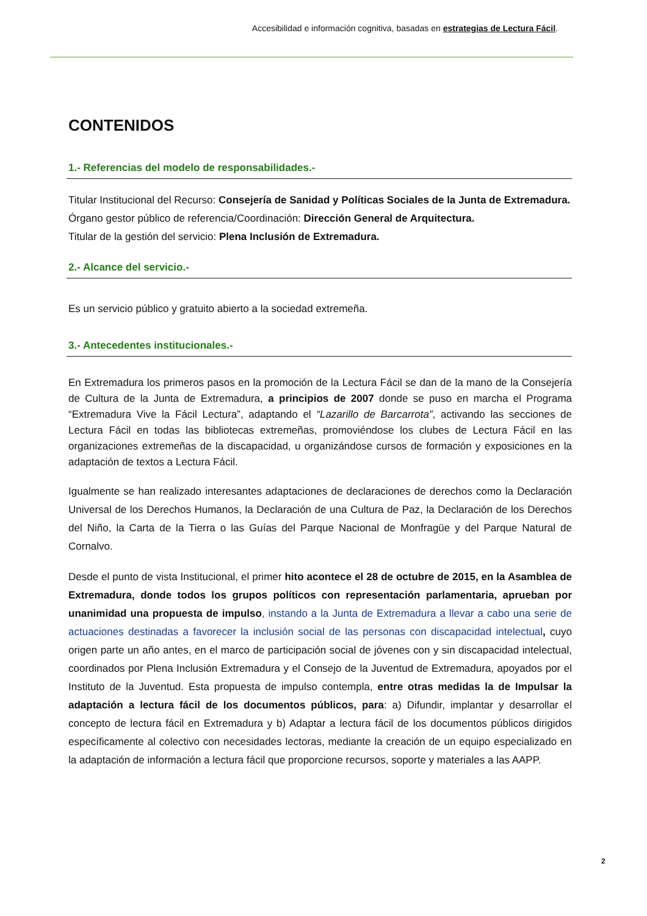Accesibilidad e información cognitiva, basadas en estrategias de Lectura Fácil.
CONTENIDOS
1.- Referencias del modelo de responsabilidades.-
Titular Institucional del Recurso: Consejería de Sanidad y Políticas Sociales de la Junta de Extremadura.
Órgano gestor público de referencia/Coordinación: Dirección General de Arquitectura.
Titular de la gestión del servicio: Plena Inclusión de Extremadura.
2.- Alcance del servicio.-
Es un servicio público y gratuito abierto a la sociedad extremeña.
3.- Antecedentes institucionales.-
En Extremadura los primeros pasos en la promoción de la Lectura Fácil se dan de la mano de la Consejería de Cultura de la Junta de Extremadura, a principios de 2007 donde se puso en marcha el Programa “Extremadura Vive la Fácil Lectura”, adaptando el “Lazarillo de Barcarrota”, activando las secciones de Lectura Fácil en todas las bibliotecas extremeñas, promoviéndose los clubes de Lectura Fácil en las organizaciones extremeñas de la discapacidad, u organizándose cursos de formación y exposiciones en la adaptación de textos a Lectura Fácil.
Igualmente se han realizado interesantes adaptaciones de declaraciones de derechos como la Declaración Universal de los Derechos Humanos, la Declaración de una Cultura de Paz, la Declaración de los Derechos del Niño, la Carta de la Tierra o las Guías del Parque Nacional de Monfragüe y del Parque Natural de Cornalvo.
Desde el punto de vista Institucional, el primer hito acontece el 28 de octubre de 2015, en la Asamblea de Extremadura, donde todos los grupos políticos con representación parlamentaria, aprueban por unanimidad una propuesta de impulso, instando a la Junta de Extremadura a llevar a cabo una serie de actuaciones destinadas a favorecer la inclusión social de las personas con discapacidad intelectual, cuyo origen parte un año antes, en el marco de participación social de jóvenes con y sin discapacidad intelectual, coordinados por Plena Inclusión Extremadura y el Consejo de la Juventud de Extremadura, apoyados por el Instituto de la Juventud. Esta propuesta de impulso contempla, entre otras medidas la de Impulsar la adaptación a lectura fácil de los documentos públicos, para: a) Difundir, implantar y desarrollar el concepto de lectura fácil en Extremadura y b) Adaptar a lectura fácil de los documentos públicos dirigidos específicamente al colectivo con necesidades lectoras, mediante la creación de un equipo especializado en la adaptación de información a lectura fácil que proporcione recursos, soporte y materiales a las AAPP.
2